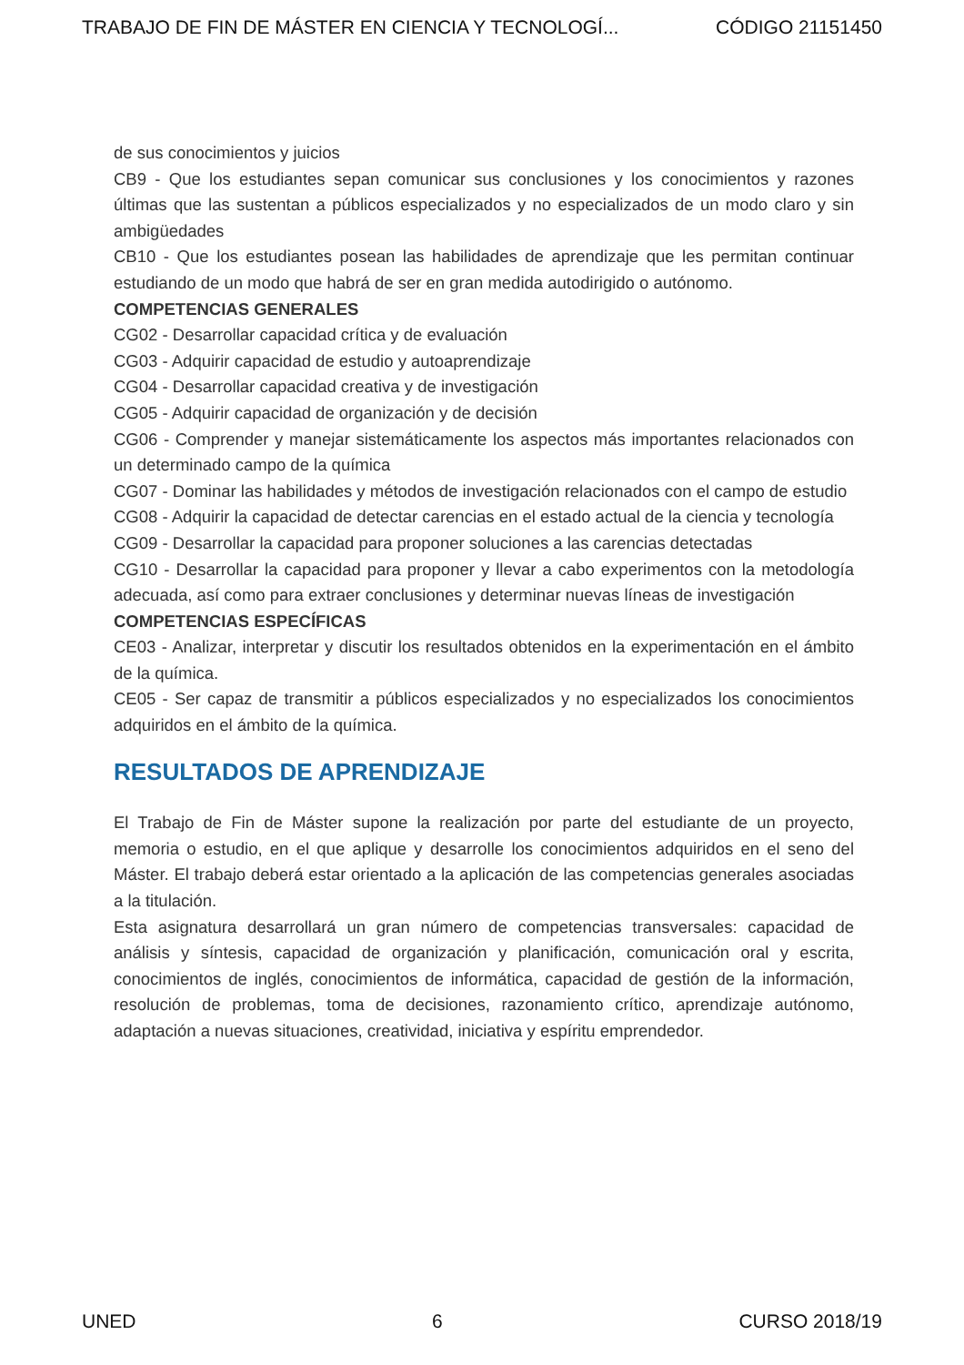TRABAJO DE FIN DE MÁSTER EN CIENCIA Y TECNOLOGÍ... CÓDIGO 21151450
de sus conocimientos y juicios
CB9 - Que los estudiantes sepan comunicar sus conclusiones y los conocimientos y razones últimas que las sustentan a públicos especializados y no especializados de un modo claro y sin ambigüedades
CB10 - Que los estudiantes posean las habilidades de aprendizaje que les permitan continuar estudiando de un modo que habrá de ser en gran medida autodirigido o autónomo.
COMPETENCIAS GENERALES
CG02 - Desarrollar capacidad crítica y de evaluación
CG03 - Adquirir capacidad de estudio y autoaprendizaje
CG04 - Desarrollar capacidad creativa y de investigación
CG05 - Adquirir capacidad de organización y de decisión
CG06 - Comprender y manejar sistemáticamente los aspectos más importantes relacionados con un determinado campo de la química
CG07 - Dominar las habilidades y métodos de investigación relacionados con el campo de estudio
CG08 - Adquirir la capacidad de detectar carencias en el estado actual de la ciencia y tecnología
CG09 - Desarrollar la capacidad para proponer soluciones a las carencias detectadas
CG10 - Desarrollar la capacidad para proponer y llevar a cabo experimentos con la metodología adecuada, así como para extraer conclusiones y determinar nuevas líneas de investigación
COMPETENCIAS ESPECÍFICAS
CE03 - Analizar, interpretar y discutir los resultados obtenidos en la experimentación en el ámbito de la química.
CE05 - Ser capaz de transmitir a públicos especializados y no especializados los conocimientos adquiridos en el ámbito de la química.
RESULTADOS DE APRENDIZAJE
El Trabajo de Fin de Máster supone la realización por parte del estudiante de un proyecto, memoria o estudio, en el que aplique y desarrolle los conocimientos adquiridos en el seno del Máster. El trabajo deberá estar orientado a la aplicación de las competencias generales asociadas a la titulación.
Esta asignatura desarrollará un gran número de competencias transversales: capacidad de análisis y síntesis, capacidad de organización y planificación, comunicación oral y escrita, conocimientos de inglés, conocimientos de informática, capacidad de gestión de la información, resolución de problemas, toma de decisiones, razonamiento crítico, aprendizaje autónomo, adaptación a nuevas situaciones, creatividad, iniciativa y espíritu emprendedor.
UNED 6 CURSO 2018/19